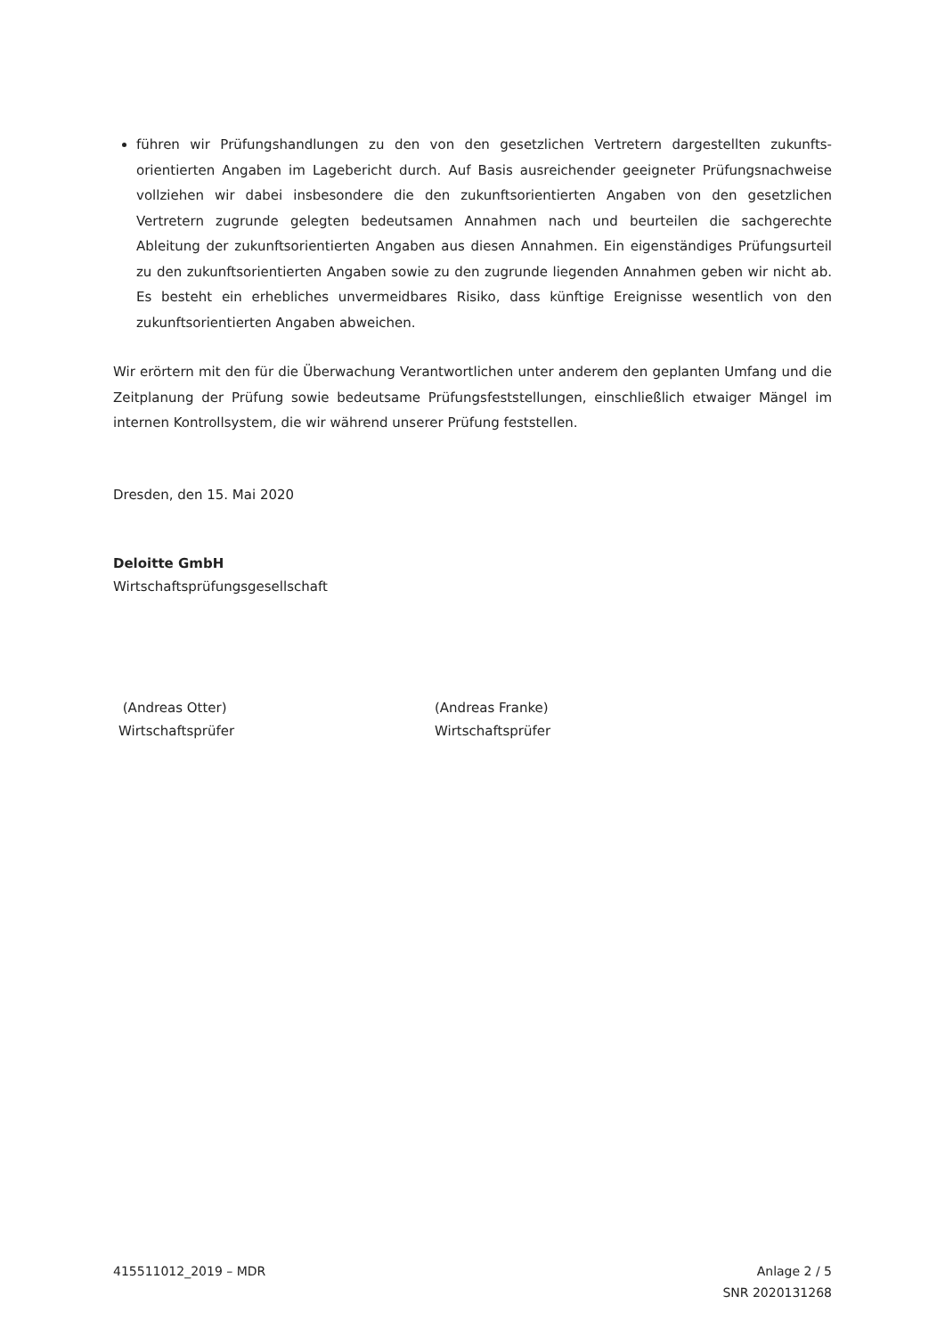führen wir Prüfungshandlungen zu den von den gesetzlichen Vertretern dargestellten zukunfts­orientierten Angaben im Lagebericht durch. Auf Basis ausreichender geeigneter Prüfungsnach­weise vollziehen wir dabei insbesondere die den zukunftsorientierten Angaben von den gesetzli­chen Vertretern zugrunde gelegten bedeutsamen Annahmen nach und beurteilen die sachge­rechte Ableitung der zukunftsorientierten Angaben aus diesen Annahmen. Ein eigenständiges Prü­fungsurteil zu den zukunftsorientierten Angaben sowie zu den zugrunde liegenden Annahmen geben wir nicht ab. Es besteht ein erhebliches unvermeidbares Risiko, dass künftige Ereignisse wesentlich von den zukunftsorientierten Angaben abweichen.
Wir erörtern mit den für die Überwachung Verantwortlichen unter anderem den geplanten Umfang und die Zeitplanung der Prüfung sowie bedeutsame Prüfungsfeststellungen, einschließlich etwaiger Mängel im internen Kontrollsystem, die wir während unserer Prüfung feststellen.
Dresden, den 15. Mai 2020
Deloitte GmbH
Wirtschaftsprüfungsgesellschaft
(Andreas Otter)
Wirtschaftsprüfer
(Andreas Franke)
Wirtschaftsprüfer
415511012_2019 – MDR Anlage 2 / 5
SNR 2020131268